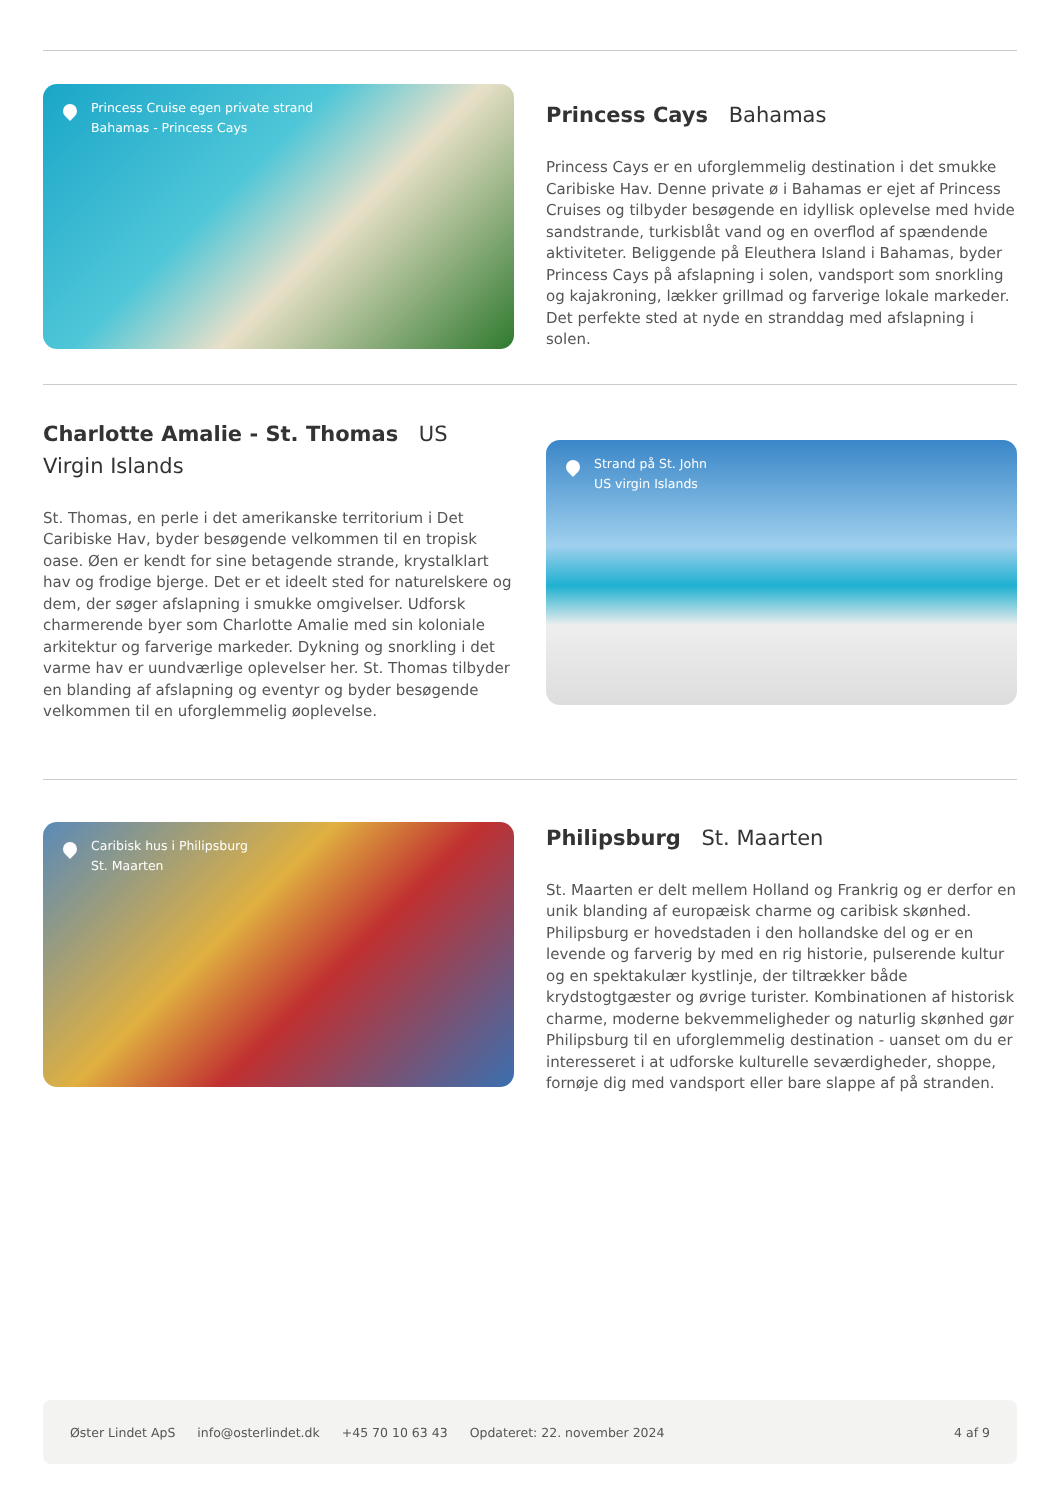Princess Cruise egen private strand
Bahamas - Princess Cays
Princess Cays Bahamas
Princess Cays er en uforglemmelig destination i det smukke Caribiske Hav. Denne private ø i Bahamas er ejet af Princess Cruises og tilbyder besøgende en idyllisk oplevelse med hvide sandstrande, turkisblåt vand og en overflod af spændende aktiviteter. Beliggende på Eleuthera Island i Bahamas, byder Princess Cays på afslapning i solen, vandsport som snorkling og kajakroning, lækker grillmad og farverige lokale markeder. Det perfekte sted at nyde en stranddag med afslapning i solen.
Charlotte Amalie - St. Thomas US Virgin Islands
St. Thomas, en perle i det amerikanske territorium i Det Caribiske Hav, byder besøgende velkommen til en tropisk oase. Øen er kendt for sine betagende strande, krystalklart hav og frodige bjerge. Det er et ideelt sted for naturelskere og dem, der søger afslapning i smukke omgivelser. Udforsk charmerende byer som Charlotte Amalie med sin koloniale arkitektur og farverige markeder. Dykning og snorkling i det varme hav er uundværlige oplevelser her. St. Thomas tilbyder en blanding af afslapning og eventyr og byder besøgende velkommen til en uforglemmelig øoplevelse.
Strand på St. John
US virgin Islands
Caribisk hus i Philipsburg
St. Maarten
Philipsburg St. Maarten
St. Maarten er delt mellem Holland og Frankrig og er derfor en unik blanding af europæisk charme og caribisk skønhed. Philipsburg er hovedstaden i den hollandske del og er en levende og farverig by med en rig historie, pulserende kultur og en spektakulær kystlinje, der tiltrækker både krydstogtgæster og øvrige turister. Kombinationen af historisk charme, moderne bekvemmeligheder og naturlig skønhed gør Philipsburg til en uforglemmelig destination - uanset om du er interesseret i at udforske kulturelle seværdigheder, shoppe, fornøje dig med vandsport eller bare slappe af på stranden.
Øster Lindet ApS info@osterlindet.dk +45 70 10 63 43 Opdateret: 22. november 2024 4 af 9